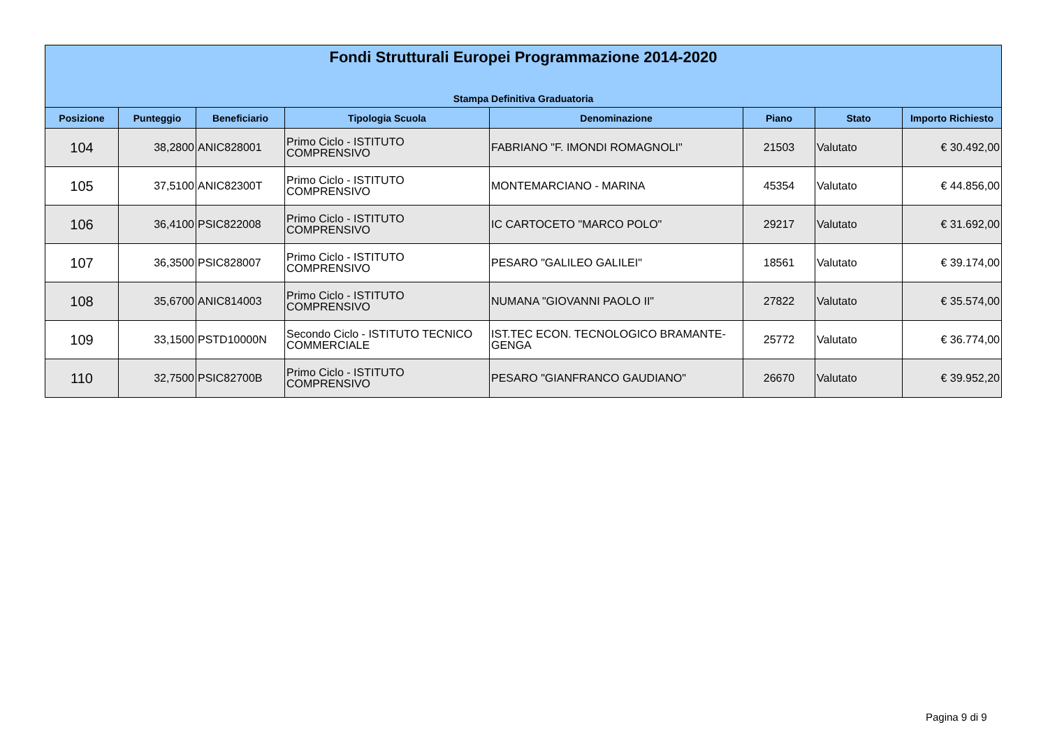Fondi Strutturali Europei Programmazione 2014-2020
Stampa Definitiva Graduatoria
| Posizione | Punteggio | Beneficiario | Tipologia Scuola | Denominazione | Piano | Stato | Importo Richiesto |
| --- | --- | --- | --- | --- | --- | --- | --- |
| 104 | 38,2800 | ANIC828001 | Primo Ciclo - ISTITUTO COMPRENSIVO | FABRIANO "F. IMONDI ROMAGNOLI" | 21503 | Valutato | € 30.492,00 |
| 105 | 37,5100 | ANIC82300T | Primo Ciclo - ISTITUTO COMPRENSIVO | MONTEMARCIANO - MARINA | 45354 | Valutato | € 44.856,00 |
| 106 | 36,4100 | PSIC822008 | Primo Ciclo - ISTITUTO COMPRENSIVO | IC CARTOCETO "MARCO POLO" | 29217 | Valutato | € 31.692,00 |
| 107 | 36,3500 | PSIC828007 | Primo Ciclo - ISTITUTO COMPRENSIVO | PESARO "GALILEO GALILEI" | 18561 | Valutato | € 39.174,00 |
| 108 | 35,6700 | ANIC814003 | Primo Ciclo - ISTITUTO COMPRENSIVO | NUMANA "GIOVANNI PAOLO II" | 27822 | Valutato | € 35.574,00 |
| 109 | 33,1500 | PSTD10000N | Secondo Ciclo - ISTITUTO TECNICO COMMERCIALE | IST.TEC ECON. TECNOLOGICO BRAMANTE-GENGA | 25772 | Valutato | € 36.774,00 |
| 110 | 32,7500 | PSIC82700B | Primo Ciclo - ISTITUTO COMPRENSIVO | PESARO "GIANFRANCO GAUDIANO" | 26670 | Valutato | € 39.952,20 |
Pagina 9 di 9